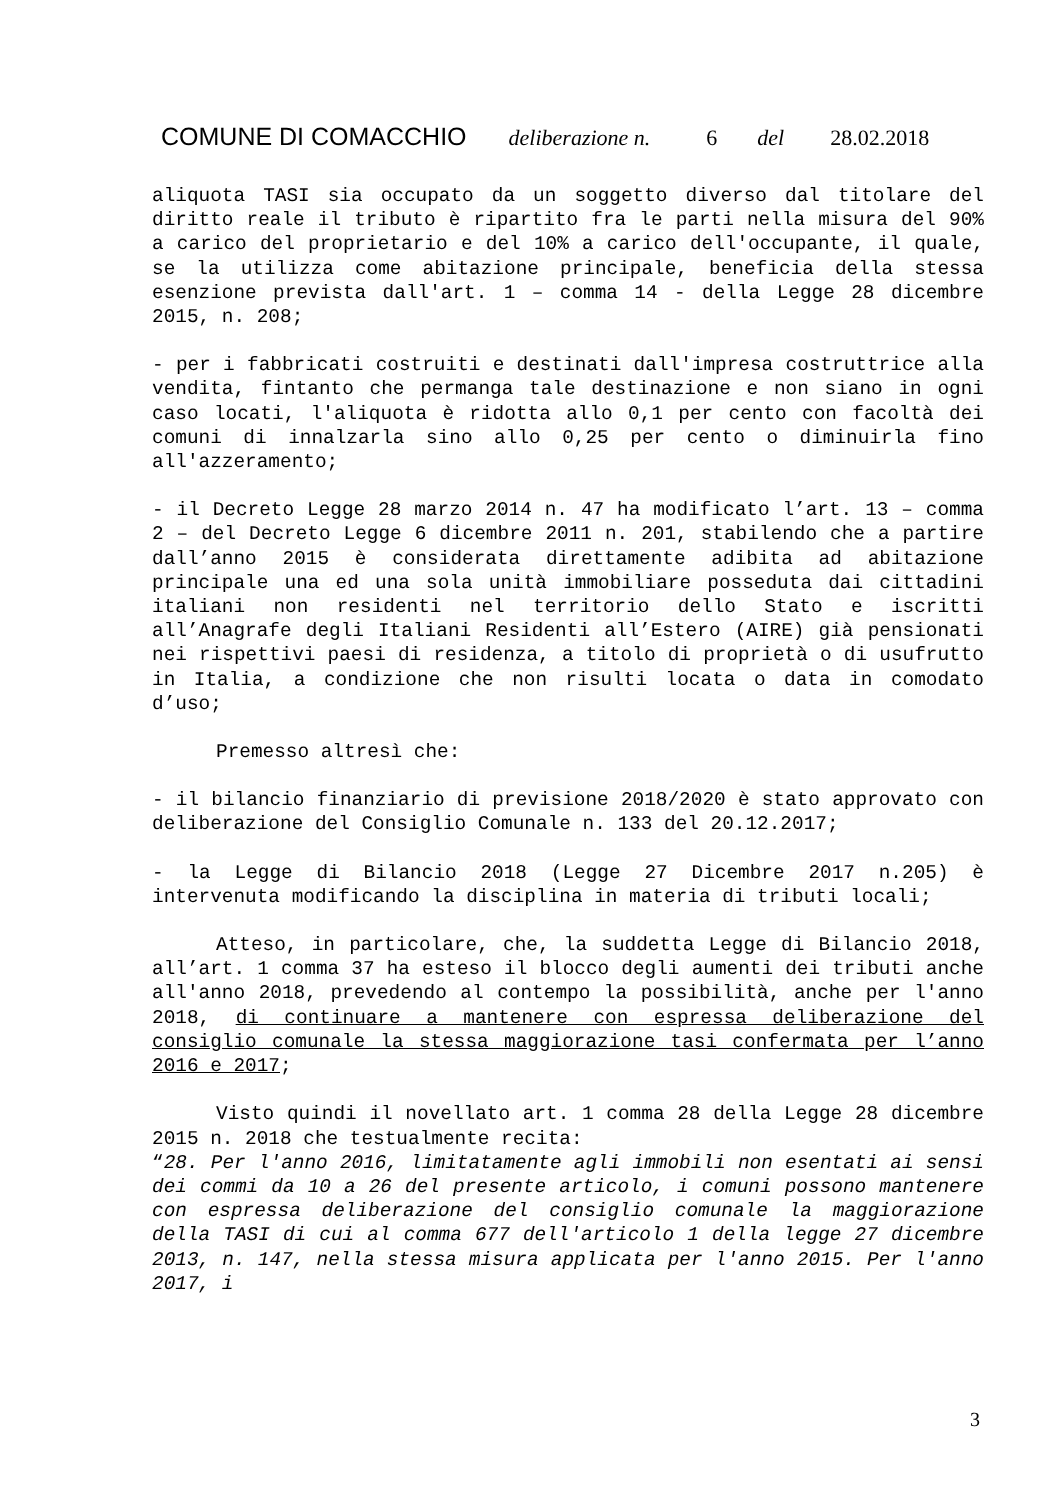COMUNE DI COMACCHIO deliberazione n. 6 del 28.02.2018
aliquota TASI sia occupato da un soggetto diverso dal titolare del diritto reale il tributo è ripartito fra le parti nella misura del 90% a carico del proprietario e del 10% a carico dell'occupante, il quale, se la utilizza come abitazione principale, beneficia della stessa esenzione prevista dall'art. 1 – comma 14 - della Legge 28 dicembre 2015, n. 208;
- per i fabbricati costruiti e destinati dall'impresa costruttrice alla vendita, fintanto che permanga tale destinazione e non siano in ogni caso locati, l'aliquota è ridotta allo 0,1 per cento con facoltà dei comuni di innalzarla sino allo 0,25 per cento o diminuirla fino all'azzeramento;
- il Decreto Legge 28 marzo 2014 n. 47 ha modificato l’art. 13 – comma 2 – del Decreto Legge 6 dicembre 2011 n. 201, stabilendo che a partire dall’anno 2015 è considerata direttamente adibita ad abitazione principale una ed una sola unità immobiliare posseduta dai cittadini italiani non residenti nel territorio dello Stato e iscritti all’Anagrafe degli Italiani Residenti all’Estero (AIRE) già pensionati nei rispettivi paesi di residenza, a titolo di proprietà o di usufrutto in Italia, a condizione che non risulti locata o data in comodato d’uso;
Premesso altresì che:
- il bilancio finanziario di previsione 2018/2020 è stato approvato con deliberazione del Consiglio Comunale n. 133 del 20.12.2017;
- la Legge di Bilancio 2018 (Legge 27 Dicembre 2017 n.205) è intervenuta modificando la disciplina in materia di tributi locali;
Atteso, in particolare, che, la suddetta Legge di Bilancio 2018, all’art. 1 comma 37 ha esteso il blocco degli aumenti dei tributi anche all'anno 2018, prevedendo al contempo la possibilità, anche per l'anno 2018, di continuare a mantenere con espressa deliberazione del consiglio comunale la stessa maggiorazione tasi confermata per l’anno 2016 e 2017;
Visto quindi il novellato art. 1 comma 28 della Legge 28 dicembre 2015 n. 2018 che testualmente recita:
“28. Per l'anno 2016, limitatamente agli immobili non esentati ai sensi dei commi da 10 a 26 del presente articolo, i comuni possono mantenere con espressa deliberazione del consiglio comunale la maggiorazione della TASI di cui al comma 677 dell'articolo 1 della legge 27 dicembre 2013, n. 147, nella stessa misura applicata per l'anno 2015. Per l'anno 2017, i
3